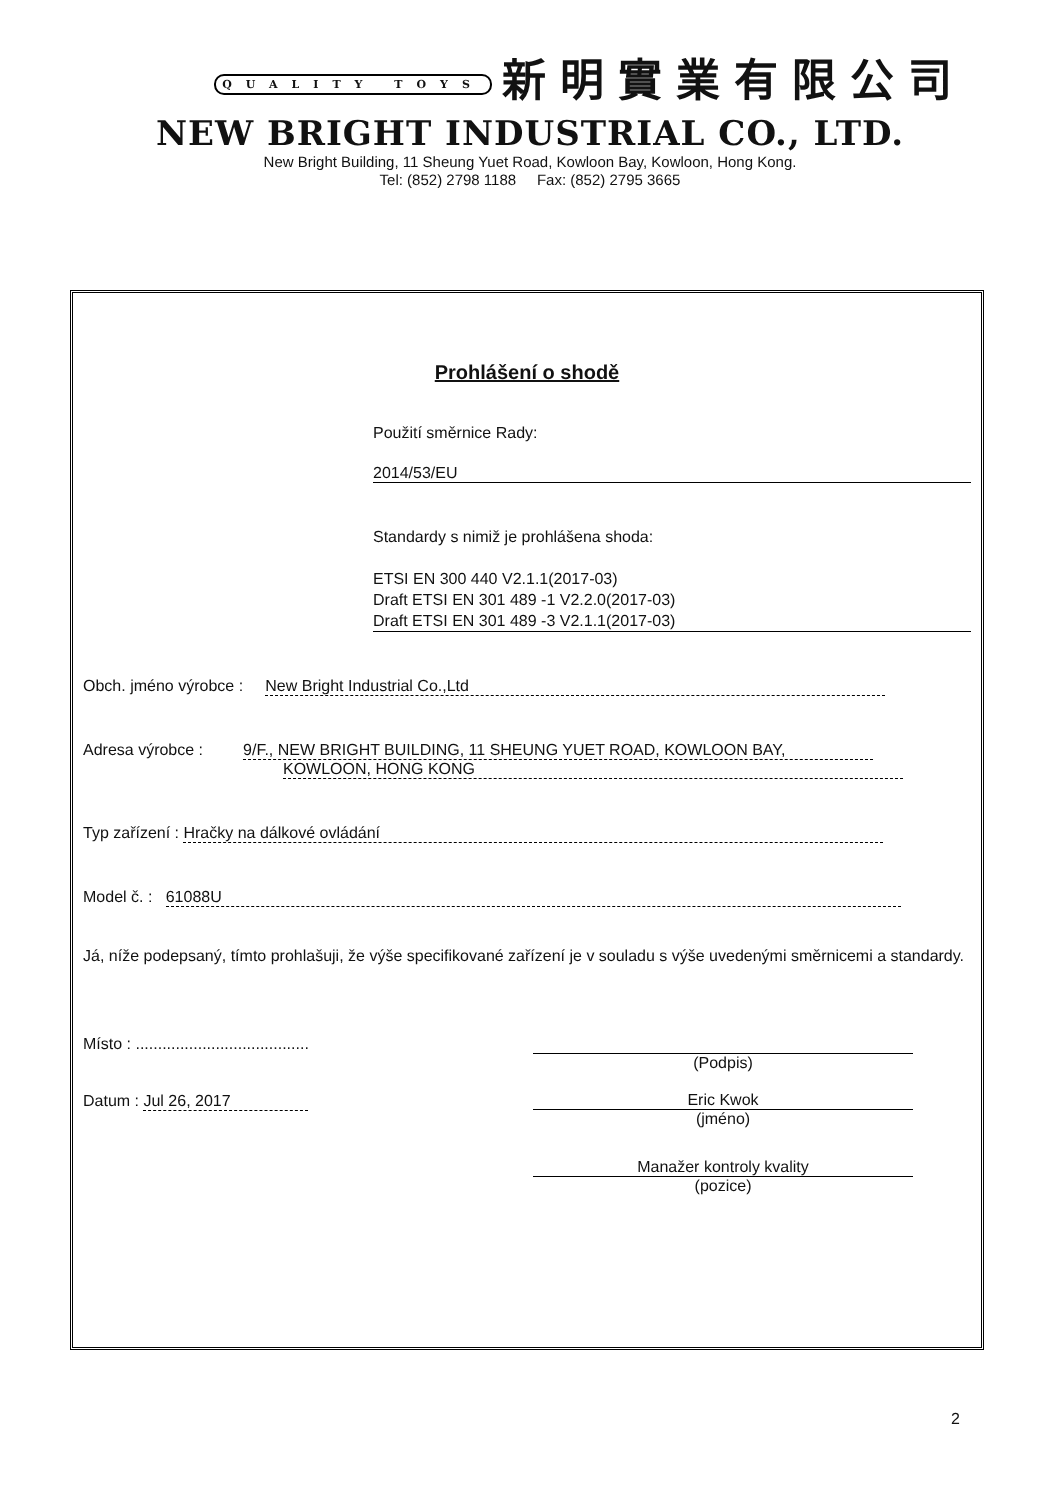QUALITY TOYS 新明實業有限公司
NEW BRIGHT INDUSTRIAL CO., LTD.
New Bright Building, 11 Sheung Yuet Road, Kowloon Bay, Kowloon, Hong Kong.
Tel: (852) 2798 1188 Fax: (852) 2795 3665
Prohlášení o shodě
Použití směrnice Rady:
2014/53/EU
Standardy s nimiž je prohlášena shoda:
ETSI EN 300 440 V2.1.1(2017-03)
Draft ETSI EN 301 489 -1 V2.2.0(2017-03)
Draft ETSI EN 301 489 -3 V2.1.1(2017-03)
Obch. jméno výrobce : New Bright Industrial Co.,Ltd
Adresa výrobce : 9/F., NEW BRIGHT BUILDING, 11 SHEUNG YUET ROAD, KOWLOON BAY,
KOWLOON, HONG KONG
Typ zařízení : Hračky na dálkové ovládání
Model č. : 61088U
Já, níže podepsaný, tímto prohlašuji, že výše specifikované zařízení je v souladu s výše uvedenými směrnicemi a standardy.
Místo : .......................................
(Podpis)
Datum : Jul 26, 2017
Eric Kwok
(jméno)
Manažer kontroly kvality
(pozice)
2